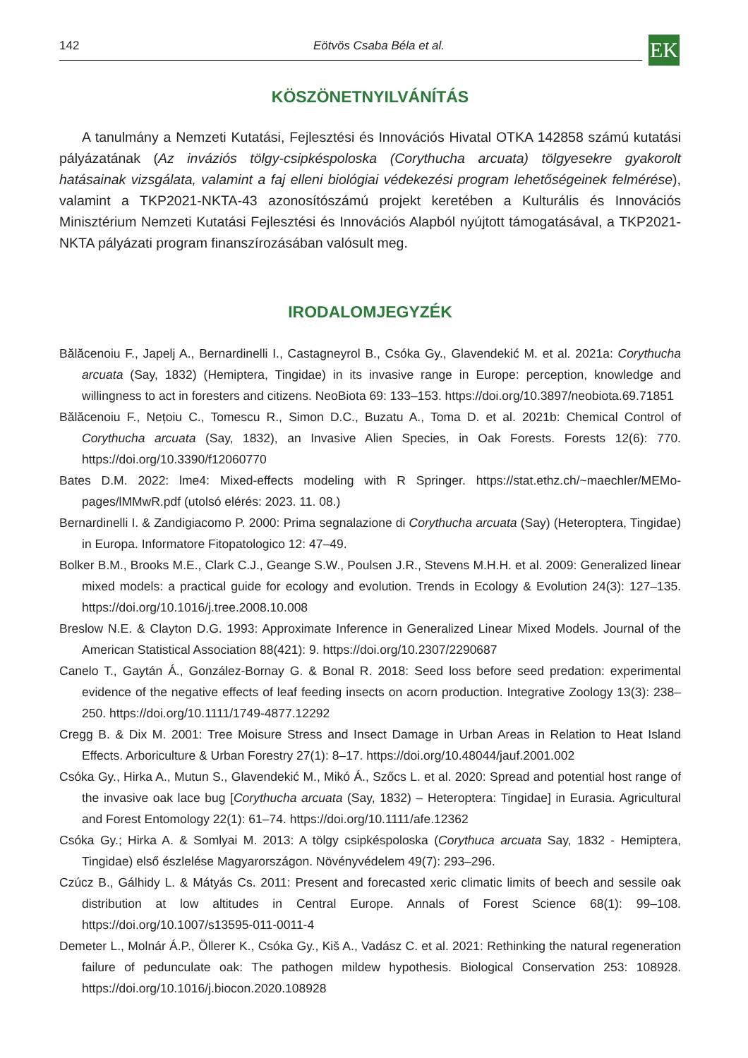142 Eötvös Csaba Béla et al. EK
KÖSZÖNETNYILVÁNÍTÁS
A tanulmány a Nemzeti Kutatási, Fejlesztési és Innovációs Hivatal OTKA 142858 számú kutatási pályázatának (Az inváziós tölgy-csipkéspoloska (Corythucha arcuata) tölgyesekre gyakorolt hatásainak vizsgálata, valamint a faj elleni biológiai védekezési program lehetőségeinek felmérése), valamint a TKP2021-NKTA-43 azonosítószámú projekt keretében a Kulturális és Innovációs Minisztérium Nemzeti Kutatási Fejlesztési és Innovációs Alapból nyújtott támogatásával, a TKP2021-NKTA pályázati program finanszírozásában valósult meg.
IRODALOMJEGYZÉK
Bălăcenoiu F., Japelj A., Bernardinelli I., Castagneyrol B., Csóka Gy., Glavendekić M. et al. 2021a: Corythucha arcuata (Say, 1832) (Hemiptera, Tingidae) in its invasive range in Europe: perception, knowledge and willingness to act in foresters and citizens. NeoBiota 69: 133–153. https://doi.org/10.3897/neobiota.69.71851
Bălăcenoiu F., Nețoiu C., Tomescu R., Simon D.C., Buzatu A., Toma D. et al. 2021b: Chemical Control of Corythucha arcuata (Say, 1832), an Invasive Alien Species, in Oak Forests. Forests 12(6): 770. https://doi.org/10.3390/f12060770
Bates D.M. 2022: lme4: Mixed-effects modeling with R Springer. https://stat.ethz.ch/~maechler/MEMo-pages/lMMwR.pdf (utolsó elérés: 2023. 11. 08.)
Bernardinelli I. & Zandigiacomo P. 2000: Prima segnalazione di Corythucha arcuata (Say) (Heteroptera, Tingidae) in Europa. Informatore Fitopatologico 12: 47–49.
Bolker B.M., Brooks M.E., Clark C.J., Geange S.W., Poulsen J.R., Stevens M.H.H. et al. 2009: Generalized linear mixed models: a practical guide for ecology and evolution. Trends in Ecology & Evolution 24(3): 127–135. https://doi.org/10.1016/j.tree.2008.10.008
Breslow N.E. & Clayton D.G. 1993: Approximate Inference in Generalized Linear Mixed Models. Journal of the American Statistical Association 88(421): 9. https://doi.org/10.2307/2290687
Canelo T., Gaytán Á., González-Bornay G. & Bonal R. 2018: Seed loss before seed predation: experimental evidence of the negative effects of leaf feeding insects on acorn production. Integrative Zoology 13(3): 238–250. https://doi.org/10.1111/1749-4877.12292
Cregg B. & Dix M. 2001: Tree Moisure Stress and Insect Damage in Urban Areas in Relation to Heat Island Effects. Arboriculture & Urban Forestry 27(1): 8–17. https://doi.org/10.48044/jauf.2001.002
Csóka Gy., Hirka A., Mutun S., Glavendekić M., Mikó Á., Szőcs L. et al. 2020: Spread and potential host range of the invasive oak lace bug [Corythucha arcuata (Say, 1832) – Heteroptera: Tingidae] in Eurasia. Agricultural and Forest Entomology 22(1): 61–74. https://doi.org/10.1111/afe.12362
Csóka Gy.; Hirka A. & Somlyai M. 2013: A tölgy csipkéspoloska (Corythuca arcuata Say, 1832 - Hemiptera, Tingidae) első észlelése Magyarországon. Növényvédelem 49(7): 293–296.
Czúcz B., Gálhidy L. & Mátyás Cs. 2011: Present and forecasted xeric climatic limits of beech and sessile oak distribution at low altitudes in Central Europe. Annals of Forest Science 68(1): 99–108. https://doi.org/10.1007/s13595-011-0011-4
Demeter L., Molnár Á.P., Öllerer K., Csóka Gy., Kiš A., Vadász C. et al. 2021: Rethinking the natural regeneration failure of pedunculate oak: The pathogen mildew hypothesis. Biological Conservation 253: 108928. https://doi.org/10.1016/j.biocon.2020.108928